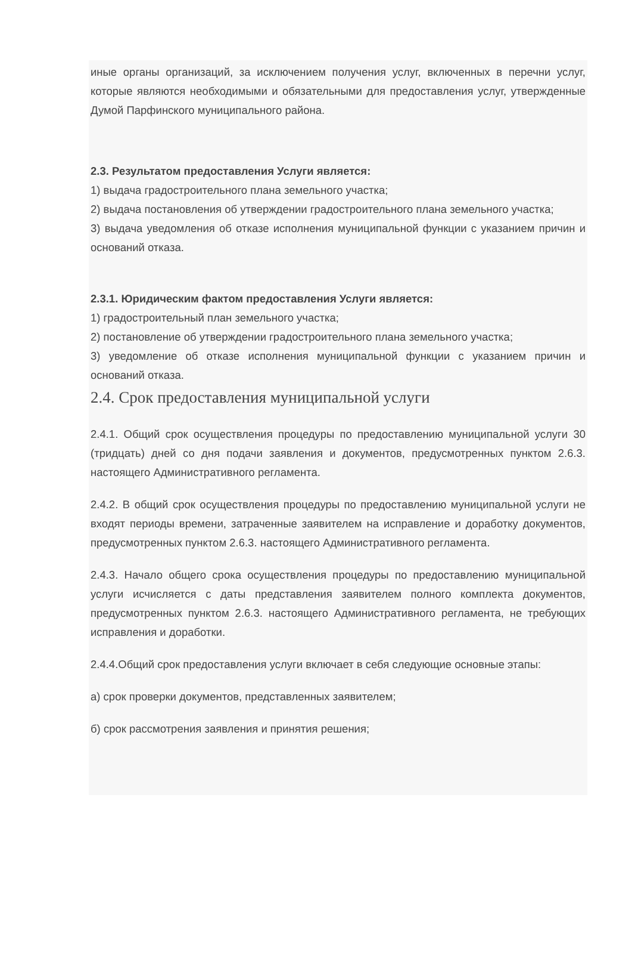иные органы организаций, за исключением получения услуг, включенных в перечни услуг, которые являются необходимыми и обязательными для предоставления услуг, утвержденные Думой Парфинского муниципального района.
2.3. Результатом предоставления Услуги является:
1) выдача градостроительного плана земельного участка;
2) выдача постановления об утверждении градостроительного плана земельного участка;
3) выдача уведомления об отказе исполнения муниципальной функции с указанием причин и оснований отказа.
2.3.1. Юридическим фактом предоставления Услуги является:
1) градостроительный план земельного участка;
2) постановление об утверждении градостроительного плана земельного участка;
3) уведомление об отказе исполнения муниципальной функции с указанием причин и оснований отказа.
2.4. Срок предоставления муниципальной услуги
2.4.1. Общий срок осуществления процедуры по предоставлению муниципальной услуги 30 (тридцать) дней со дня подачи заявления и документов, предусмотренных пунктом 2.6.3. настоящего Административного регламента.
2.4.2. В общий срок осуществления процедуры по предоставлению муниципальной услуги не входят периоды времени, затраченные заявителем на исправление и доработку документов, предусмотренных пунктом 2.6.3. настоящего Административного регламента.
2.4.3. Начало общего срока осуществления процедуры по предоставлению муниципальной услуги исчисляется с даты представления заявителем полного комплекта документов, предусмотренных пунктом 2.6.3. настоящего Административного регламента, не требующих исправления и доработки.
2.4.4.Общий срок предоставления услуги включает в себя следующие основные этапы:
а) срок проверки документов, представленных заявителем;
б) срок рассмотрения заявления и принятия решения;